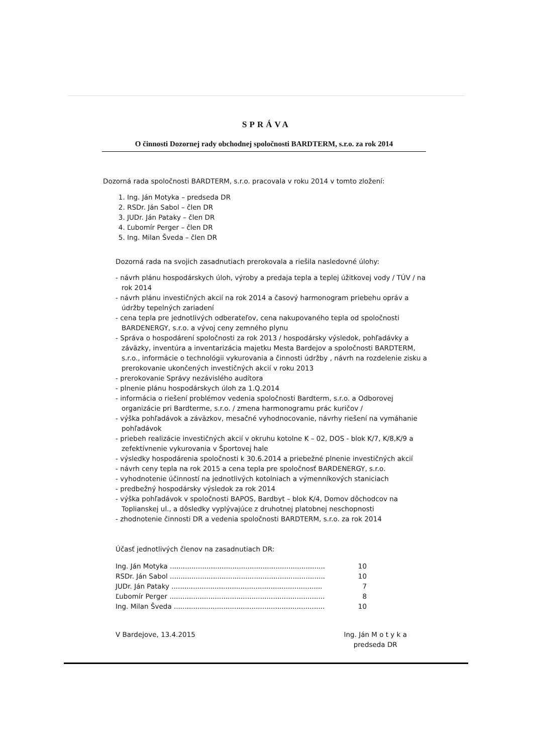SPRÁVA
O činnosti Dozornej rady obchodnej spoločnosti BARDTERM, s.r.o. za rok 2014
Dozorná rada spoločnosti BARDTERM, s.r.o. pracovala v roku 2014 v tomto zložení:
1. Ing. Ján Motyka – predseda DR
2. RSDr. Ján Sabol – člen DR
3. JUDr. Ján Pataky – člen DR
4. Ľubomír Perger – člen DR
5. Ing. Milan Šveda – člen DR
Dozorná rada na svojich zasadnutiach prerokovala a riešila nasledovné úlohy:
- návrh plánu hospodárskych úloh, výroby a predaja tepla a teplej úžitkovej vody / TÚV / na rok 2014
- návrh plánu investičných akcií na rok 2014 a časový harmonogram priebehu opráv a údržby tepelných zariadení
- cena tepla pre jednotlivých odberateľov, cena nakupovaného tepla od spoločnosti BARDENERGY, s.r.o. a vývoj ceny zemného plynu
- Správa o hospodárení spoločnosti za rok 2013 / hospodársky výsledok, pohľadávky a záväzky, inventúra a inventarizácia majetku Mesta Bardejov a spoločnosti BARDTERM, s.r.o., informácie o technológii vykurovania a činnosti údržby , návrh na rozdelenie zisku a prerokovanie ukončených investičných akcií v roku 2013
- prerokovanie Správy nezávislého audítora
- plnenie plánu hospodárskych úloh za 1.Q.2014
- informácia o riešení problémov vedenia spoločnosti Bardterm, s.r.o. a Odborovej organizácie pri Bardterme, s.r.o. / zmena harmonogramu prác kuričov /
- výška pohľadávok a záväzkov, mesačné vyhodnocovanie, návrhy riešení na vymáhanie pohľadávok
- priebeh realizácie investičných akcií v okruhu kotolne K – 02, DOS - blok K/7, K/8,K/9 a zefektívnenie vykurovania v Športovej hale
- výsledky hospodárenia spoločnosti k 30.6.2014 a priebežné plnenie investičných akcií
- návrh ceny tepla na rok 2015 a cena tepla pre spoločnosť BARDENERGY, s.r.o.
- vyhodnotenie účinností na jednotlivých kotolniach a výmenníkových staniciach
- predbežný hospodársky výsledok za rok 2014
- výška pohľadávok v spoločnosti BAPOS, Bardbyt – blok K/4, Domov dôchodcov na Toplianskej ul., a dôsledky vyplývajúce z druhotnej platobnej neschopnosti
- zhodnotenie činnosti DR a vedenia spoločnosti BARDTERM, s.r.o. za rok 2014
Účasť jednotlivých členov na zasadnutiach DR:
Ing. Ján Motyka ........................................................................ 10
RSDr. Ján Sabol ........................................................................ 10
JUDr. Ján Pataky ...................................................................... 7
Ľubomír Perger ........................................................................ 8
Ing. Milan Šveda ...................................................................... 10
V Bardejove, 13.4.2015 Ing. Ján M o t y k a
predseda DR